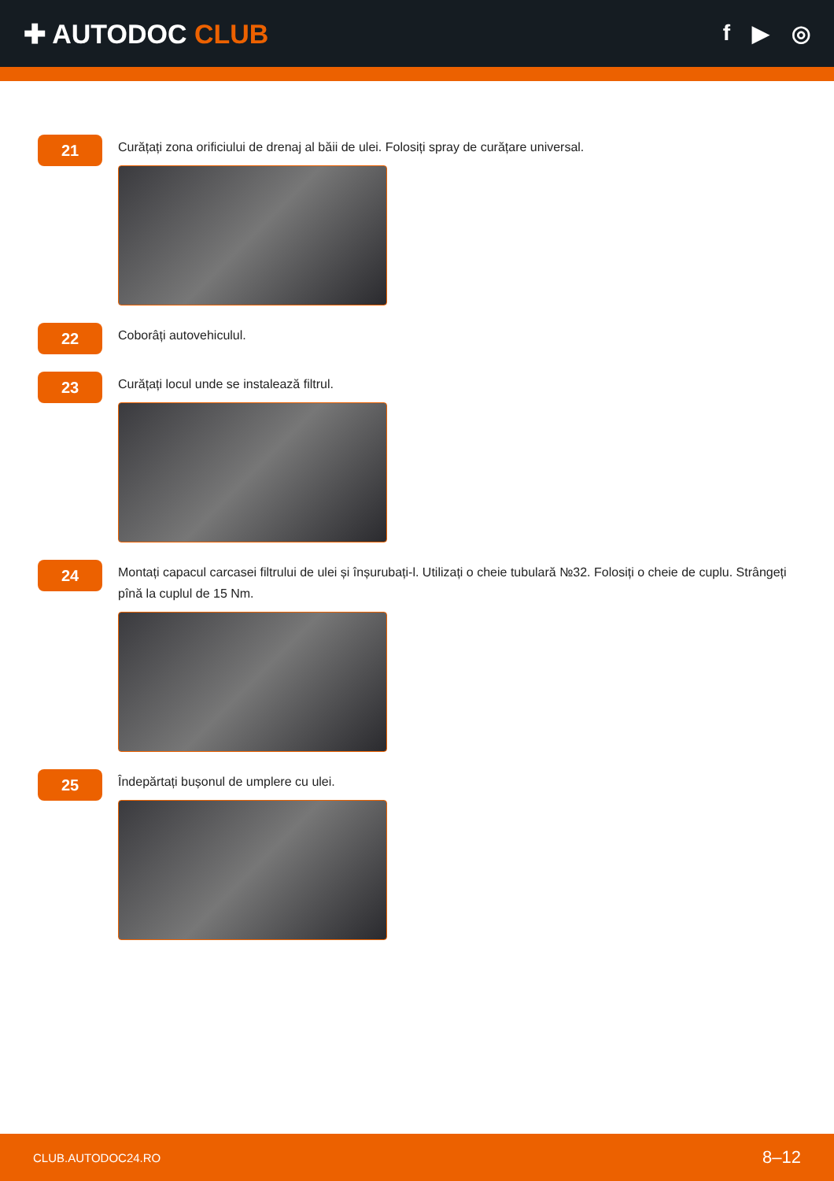✚ AUTODOC CLUB
f ▶ ◎
21
Curățați zona orificiului de drenaj al băii de ulei. Folosiți spray de curățare universal.
22
Coborâți autovehiculul.
23
Curățați locul unde se instalează filtrul.
24
Montați capacul carcasei filtrului de ulei și înșurubați-l. Utilizați o cheie tubulară №32. Folosiți o cheie de cuplu. Strângeți pînă la cuplul de 15 Nm.
25
Îndepărtați bușonul de umplere cu ulei.
CLUB.AUTODOC24.RO 8–12